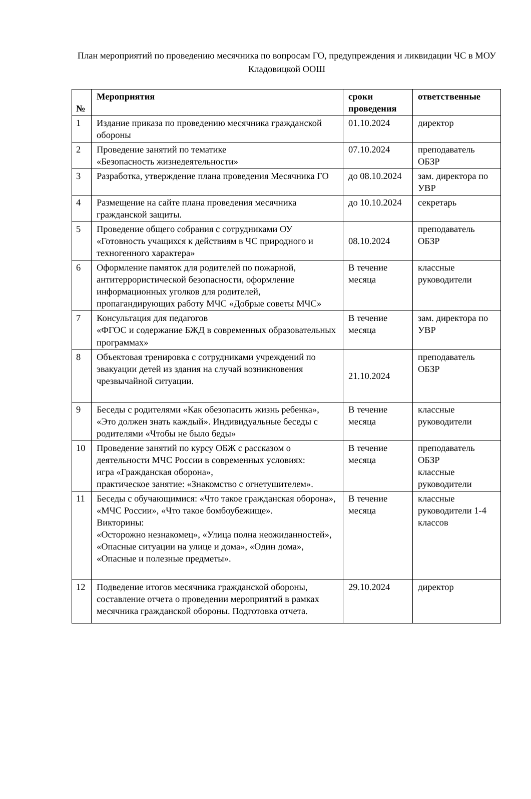План мероприятий по проведению месячника по вопросам ГО, предупреждения и ликвидации ЧС в МОУ Кладовицкой ООШ
| № | Мероприятия | сроки проведения | ответственные |
| --- | --- | --- | --- |
| 1 | Издание приказа по проведению месячника гражданской обороны | 01.10.2024 | директор |
| 2 | Проведение занятий по тематике «Безопасность жизнедеятельности» | 07.10.2024 | преподаватель ОБЗР |
| 3 | Разработка, утверждение плана проведения Месячника ГО | до 08.10.2024 | зам. директора по УВР |
| 4 | Размещение на сайте плана проведения месячника гражданской защиты. | до 10.10.2024 | секретарь |
| 5 | Проведение общего собрания с сотрудниками ОУ «Готовность учащихся к действиям в ЧС природного и техногенного характера» | 08.10.2024 | преподаватель ОБЗР |
| 6 | Оформление памяток для родителей по пожарной, антитеррористической безопасности, оформление информационных уголков для родителей, пропагандирующих работу МЧС «Добрые советы МЧС» | В течение месяца | классные руководители |
| 7 | Консультация для педагогов «ФГОС и содержание БЖД в современных образовательных программах» | В течение месяца | зам. директора по УВР |
| 8 | Объектовая тренировка с сотрудниками учреждений по эвакуации детей из здания на случай возникновения чрезвычайной ситуации. | 21.10.2024 | преподаватель ОБЗР |
| 9 | Беседы с родителями «Как обезопасить жизнь ребенка», «Это должен знать каждый». Индивидуальные беседы с родителями «Чтобы не было беды» | В течение месяца | классные руководители |
| 10 | Проведение занятий по курсу ОБЖ с рассказом о деятельности МЧС России в современных условиях: игра «Гражданская оборона», практическое занятие: «Знакомство с огнетушителем». | В течение месяца | преподаватель ОБЗР классные руководители |
| 11 | Беседы с обучающимися: «Что такое гражданская оборона», «МЧС России», «Что такое бомбоубежище». Викторины: «Осторожно незнакомец», «Улица полна неожиданностей», «Опасные ситуации на улице и дома», «Один дома», «Опасные и полезные предметы». | В течение месяца | классные руководители 1-4 классов |
| 12 | Подведение итогов месячника гражданской обороны, составление отчета о проведении мероприятий в рамках месячника гражданской обороны. Подготовка отчета. | 29.10.2024 | директор |